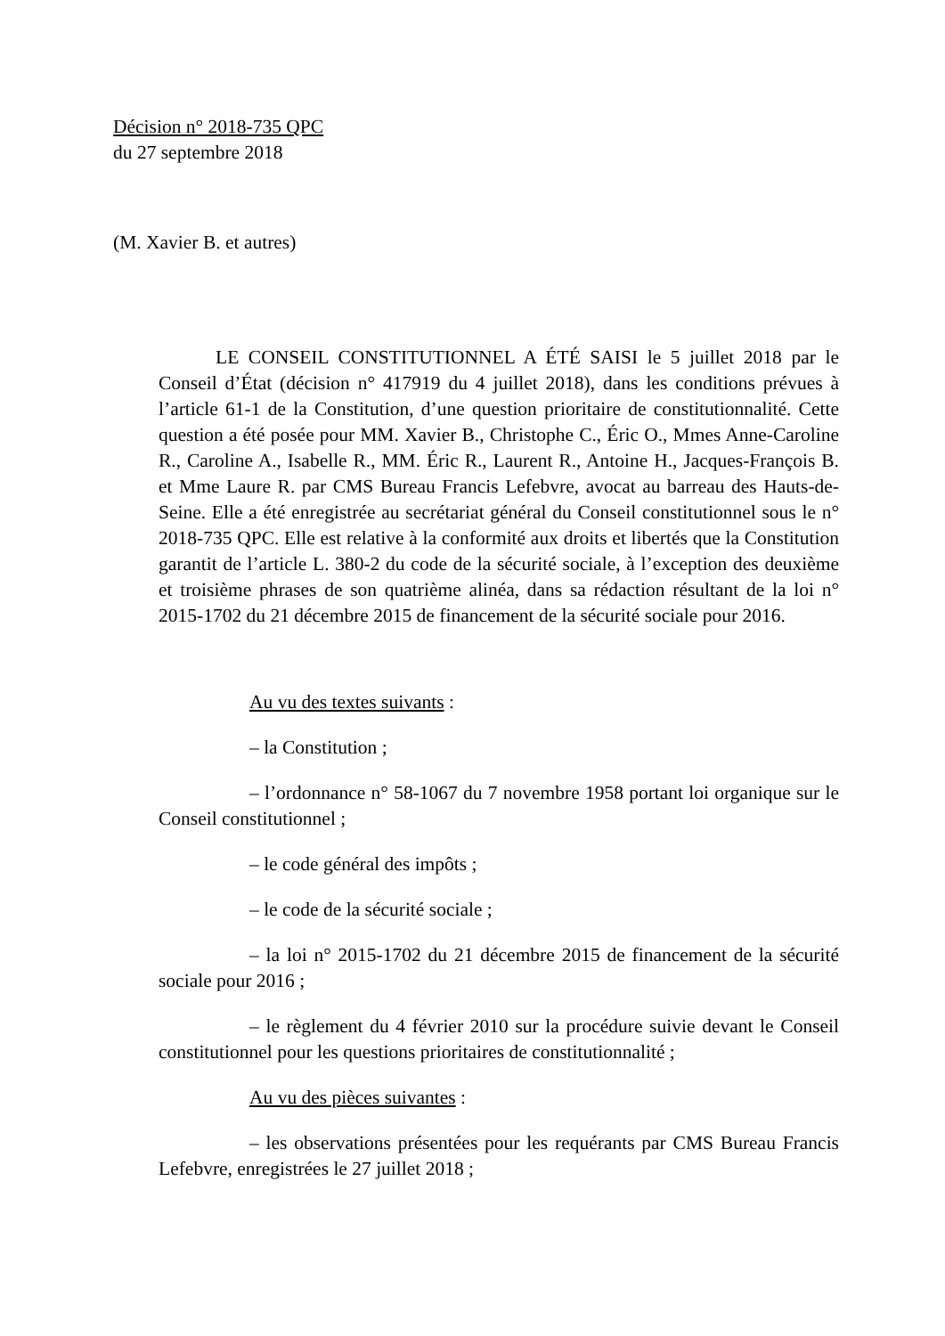Décision n° 2018-735 QPC
du 27 septembre 2018
(M. Xavier B. et autres)
LE CONSEIL CONSTITUTIONNEL A ÉTÉ SAISI le 5 juillet 2018 par le Conseil d’État (décision n° 417919 du 4 juillet 2018), dans les conditions prévues à l’article 61-1 de la Constitution, d’une question prioritaire de constitutionnalité. Cette question a été posée pour MM. Xavier B., Christophe C., Éric O., Mmes Anne-Caroline R., Caroline A., Isabelle R., MM. Éric R., Laurent R., Antoine H., Jacques-François B. et Mme Laure R. par CMS Bureau Francis Lefebvre, avocat au barreau des Hauts-de-Seine. Elle a été enregistrée au secrétariat général du Conseil constitutionnel sous le n° 2018-735 QPC. Elle est relative à la conformité aux droits et libertés que la Constitution garantit de l’article L. 380-2 du code de la sécurité sociale, à l’exception des deuxième et troisième phrases de son quatrième alinéa, dans sa rédaction résultant de la loi n° 2015-1702 du 21 décembre 2015 de financement de la sécurité sociale pour 2016.
Au vu des textes suivants :
– la Constitution ;
– l’ordonnance n° 58-1067 du 7 novembre 1958 portant loi organique sur le Conseil constitutionnel ;
– le code général des impôts ;
– le code de la sécurité sociale ;
– la loi n° 2015-1702 du 21 décembre 2015 de financement de la sécurité sociale pour 2016 ;
– le règlement du 4 février 2010 sur la procédure suivie devant le Conseil constitutionnel pour les questions prioritaires de constitutionnalité ;
Au vu des pièces suivantes :
– les observations présentées pour les requérants par CMS Bureau Francis Lefebvre, enregistrées le 27 juillet 2018 ;